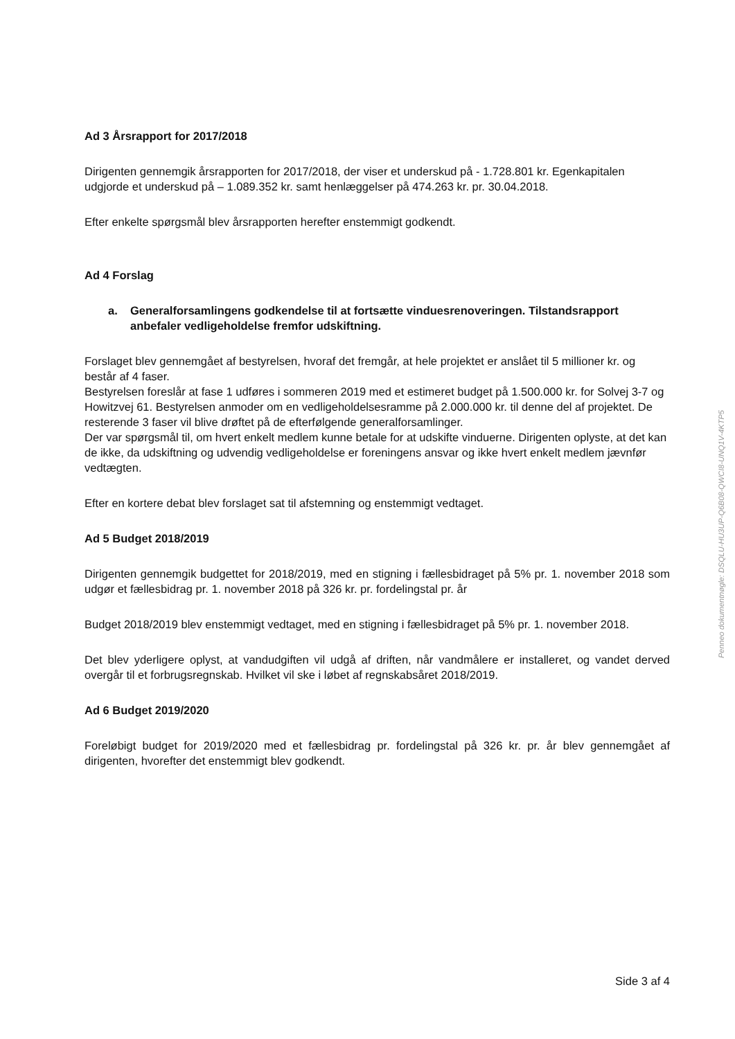Ad 3 Årsrapport for 2017/2018
Dirigenten gennemgik årsrapporten for 2017/2018, der viser et underskud på - 1.728.801 kr. Egenkapitalen udgjorde et underskud på – 1.089.352 kr. samt henlæggelser på 474.263 kr. pr. 30.04.2018.
Efter enkelte spørgsmål blev årsrapporten herefter enstemmigt godkendt.
Ad 4 Forslag
a. Generalforsamlingens godkendelse til at fortsætte vinduesrenoveringen. Tilstandsrap­port anbefaler vedligeholdelse fremfor udskiftning.
Forslaget blev gennemgået af bestyrelsen, hvoraf det fremgår, at hele projektet er anslået til 5 millioner kr. og består af 4 faser.
Bestyrelsen foreslår at fase 1 udføres i sommeren 2019 med et estimeret budget på 1.500.000 kr. for Solvej 3-7 og Howitzvej 61. Bestyrelsen anmoder om en vedligeholdelsesramme på 2.000.000 kr. til denne del af projektet. De resterende 3 faser vil blive drøftet på de efterfølgen­de generalforsamlinger.
Der var spørgsmål til, om hvert enkelt medlem kunne betale for at udskifte vinduerne. Dirigen­ten oplyste, at det kan de ikke, da udskiftning og udvendig vedligeholdelse er foreningens an­svar og ikke hvert enkelt medlem jævnfør vedtægten.
Efter en kortere debat blev forslaget sat til afstemning og enstemmigt vedtaget.
Ad 5 Budget 2018/2019
Dirigenten gennemgik budgettet for 2018/2019, med en stigning i fællesbidraget på 5% pr. 1. november 2018 som udgør et fællesbidrag pr. 1. november 2018 på 326 kr. pr. fordelingstal pr. år
Budget 2018/2019 blev enstemmigt vedtaget, med en stigning i fællesbidraget på 5% pr. 1. no­vember 2018.
Det blev yderligere oplyst, at vandudgiften vil udgå af driften, når vandmålere er installeret, og vandet derved overgår til et forbrugsregnskab. Hvilket vil ske i løbet af regnskabsåret 2018/2019.
Ad 6 Budget 2019/2020
Foreløbigt budget for 2019/2020 med et fællesbidrag pr. fordelingstal på 326 kr. pr. år blev gen­nemgået af dirigenten, hvorefter det enstemmigt blev godkendt.
Penneo dokumentnøgle: DSQLU-HU3UP-Q6B08-QWCI8-UNQ1V-4KTP5
Side 3 af 4